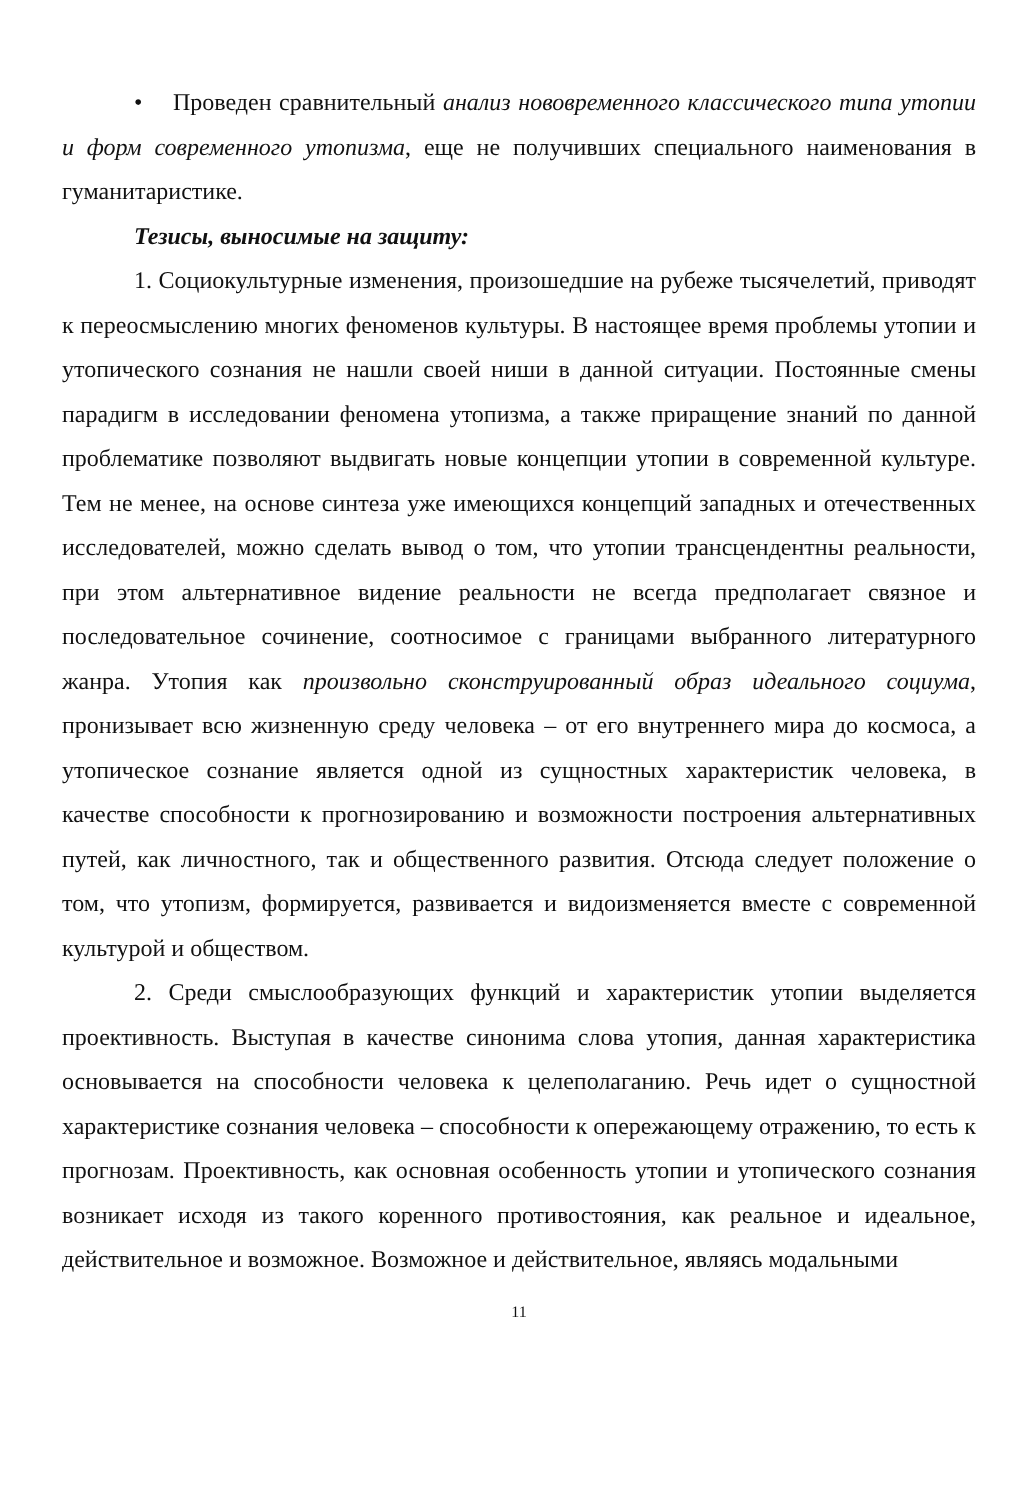• Проведен сравнительный анализ нововременного классического типа утопии и форм современного утопизма, еще не получивших специального наименования в гуманитаристике.
Тезисы, выносимые на защиту:
1. Социокультурные изменения, произошедшие на рубеже тысячелетий, приводят к переосмыслению многих феноменов культуры. В настоящее время проблемы утопии и утопического сознания не нашли своей ниши в данной ситуации. Постоянные смены парадигм в исследовании феномена утопизма, а также приращение знаний по данной проблематике позволяют выдвигать новые концепции утопии в современной культуре. Тем не менее, на основе синтеза уже имеющихся концепций западных и отечественных исследователей, можно сделать вывод о том, что утопии трансцендентны реальности, при этом альтернативное видение реальности не всегда предполагает связное и последовательное сочинение, соотносимое с границами выбранного литературного жанра. Утопия как произвольно сконструированный образ идеального социума, пронизывает всю жизненную среду человека – от его внутреннего мира до космоса, а утопическое сознание является одной из сущностных характеристик человека, в качестве способности к прогнозированию и возможности построения альтернативных путей, как личностного, так и общественного развития. Отсюда следует положение о том, что утопизм, формируется, развивается и видоизменяется вместе с современной культурой и обществом.
2. Среди смыслообразующих функций и характеристик утопии выделяется проективность. Выступая в качестве синонима слова утопия, данная характеристика основывается на способности человека к целеполаганию. Речь идет о сущностной характеристике сознания человека – способности к опережающему отражению, то есть к прогнозам. Проективность, как основная особенность утопии и утопического сознания возникает исходя из такого коренного противостояния, как реальное и идеальное, действительное и возможное. Возможное и действительное, являясь модальными
11